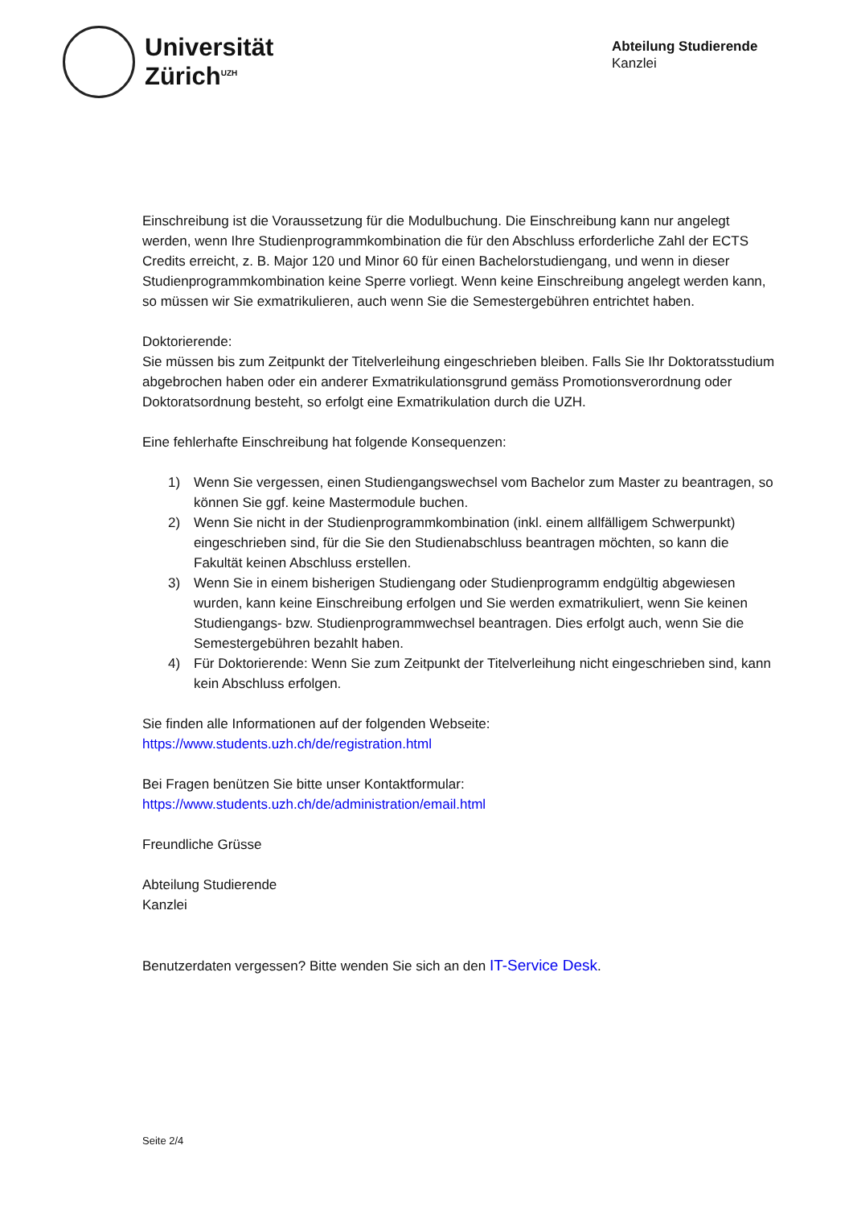Universität
Zürich<sup>UZH</sup>
Abteilung Studierende
Kanzlei
Einschreibung ist die Voraussetzung für die Modulbuchung. Die Einschreibung kann nur angelegt werden, wenn Ihre Studienprogrammkombination die für den Abschluss erforderliche Zahl der ECTS Credits erreicht, z. B. Major 120 und Minor 60 für einen Bachelorstudiengang, und wenn in dieser Studienprogrammkombination keine Sperre vorliegt. Wenn keine Einschreibung angelegt werden kann, so müssen wir Sie exmatrikulieren, auch wenn Sie die Semestergebühren entrichtet haben.
Doktorierende:
Sie müssen bis zum Zeitpunkt der Titelverleihung eingeschrieben bleiben. Falls Sie Ihr Doktoratsstudium abgebrochen haben oder ein anderer Exmatrikulationsgrund gemäss Promotionsverordnung oder Doktoratsordnung besteht, so erfolgt eine Exmatrikulation durch die UZH.
Eine fehlerhafte Einschreibung hat folgende Konsequenzen:
1) Wenn Sie vergessen, einen Studiengangswechsel vom Bachelor zum Master zu beantragen, so können Sie ggf. keine Mastermodule buchen.
2) Wenn Sie nicht in der Studienprogrammkombination (inkl. einem allfälligem Schwerpunkt) eingeschrieben sind, für die Sie den Studienabschluss beantragen möchten, so kann die Fakultät keinen Abschluss erstellen.
3) Wenn Sie in einem bisherigen Studiengang oder Studienprogramm endgültig abgewiesen wurden, kann keine Einschreibung erfolgen und Sie werden exmatrikuliert, wenn Sie keinen Studiengangs- bzw. Studienprogrammwechsel beantragen. Dies erfolgt auch, wenn Sie die Semestergebühren bezahlt haben.
4) Für Doktorierende: Wenn Sie zum Zeitpunkt der Titelverleihung nicht eingeschrieben sind, kann kein Abschluss erfolgen.
Sie finden alle Informationen auf der folgenden Webseite:
https://www.students.uzh.ch/de/registration.html
Bei Fragen benützen Sie bitte unser Kontaktformular:
https://www.students.uzh.ch/de/administration/email.html
Freundliche Grüsse
Abteilung Studierende
Kanzlei
Benutzerdaten vergessen? Bitte wenden Sie sich an den IT-Service Desk.
Seite 2/4